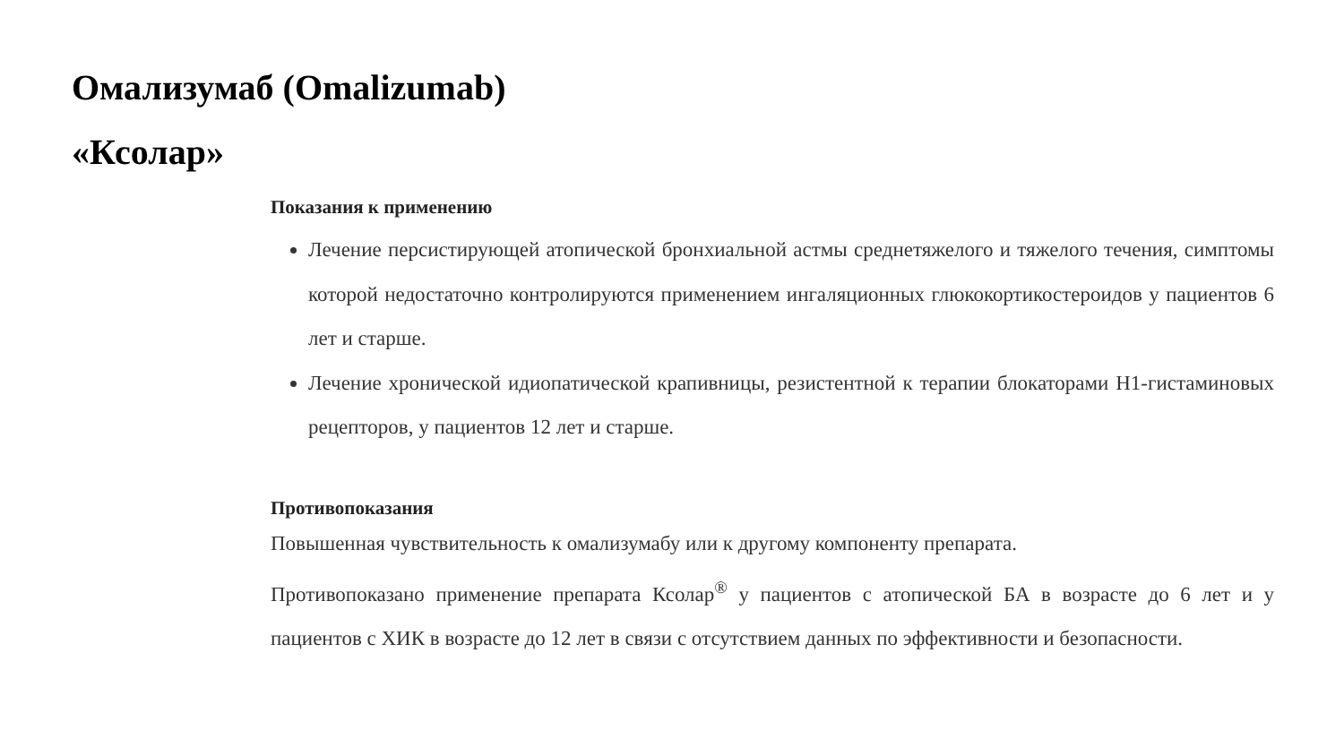Омализумаб (Omalizumab)
«Ксолар»
Показания к применению
Лечение персистирующей атопической бронхиальной астмы среднетяжелого и тяжелого течения, симптомы которой недостаточно контролируются применением ингаляционных глюкокортикостероидов у пациентов 6 лет и старше.
Лечение хронической идиопатической крапивницы, резистентной к терапии блокаторами H1-гистаминовых рецепторов, у пациентов 12 лет и старше.
Противопоказания
Повышенная чувствительность к омализумабу или к другому компоненту препарата.
Противопоказано применение препарата Ксолар<sup>®</sup> у пациентов с атопической БА в возрасте до 6 лет и у пациентов с ХИК в возрасте до 12 лет в связи с отсутствием данных по эффективности и безопасности.